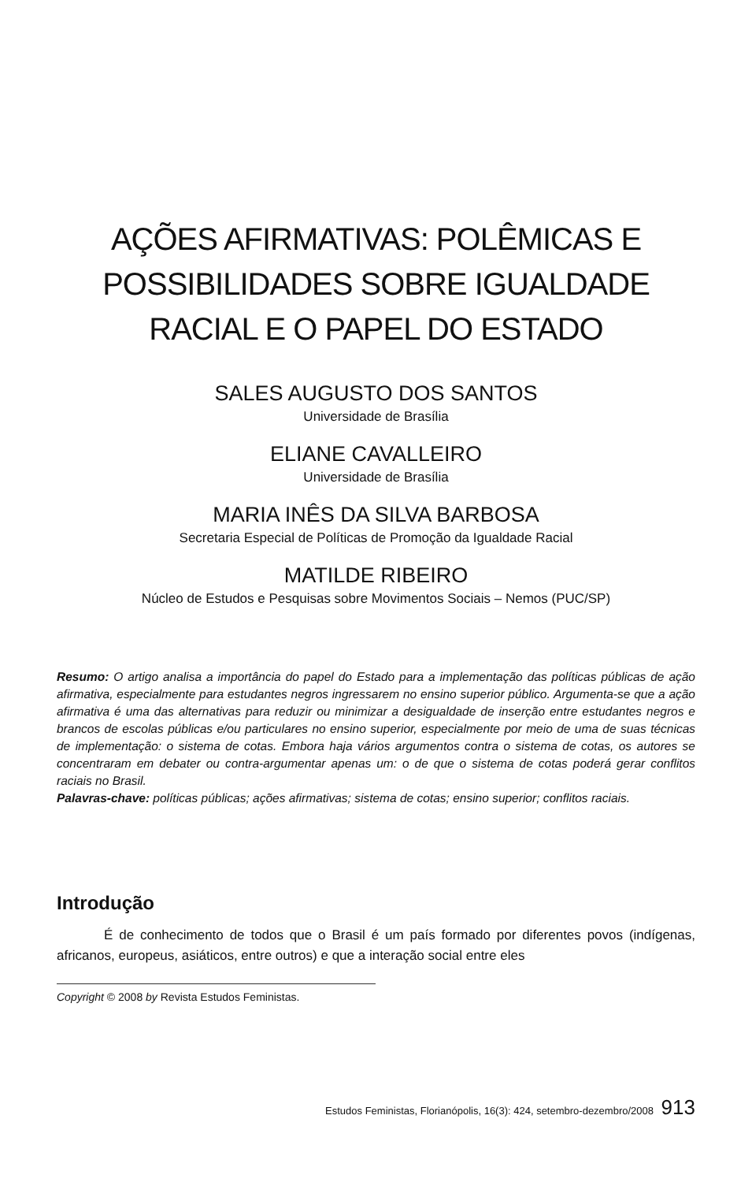AÇÕES AFIRMATIVAS: POLÊMICAS E POSSIBILIDADES SOBRE IGUALDADE RACIAL E O PAPEL DO ESTADO
SALES AUGUSTO DOS SANTOS
Universidade de Brasília
ELIANE CAVALLEIRO
Universidade de Brasília
MARIA INÊS DA SILVA BARBOSA
Secretaria Especial de Políticas de Promoção da Igualdade Racial
MATILDE RIBEIRO
Núcleo de Estudos e Pesquisas sobre Movimentos Sociais – Nemos (PUC/SP)
Resumo: O artigo analisa a importância do papel do Estado para a implementação das políticas públicas de ação afirmativa, especialmente para estudantes negros ingressarem no ensino superior público. Argumenta-se que a ação afirmativa é uma das alternativas para reduzir ou minimizar a desigualdade de inserção entre estudantes negros e brancos de escolas públicas e/ou particulares no ensino superior, especialmente por meio de uma de suas técnicas de implementação: o sistema de cotas. Embora haja vários argumentos contra o sistema de cotas, os autores se concentraram em debater ou contra-argumentar apenas um: o de que o sistema de cotas poderá gerar conflitos raciais no Brasil.
Palavras-chave: políticas públicas; ações afirmativas; sistema de cotas; ensino superior; conflitos raciais.
Introdução
É de conhecimento de todos que o Brasil é um país formado por diferentes povos (indígenas, africanos, europeus, asiáticos, entre outros) e que a interação social entre eles
Copyright © 2008 by Revista Estudos Feministas.
Estudos Feministas, Florianópolis, 16(3): 424, setembro-dezembro/2008 913